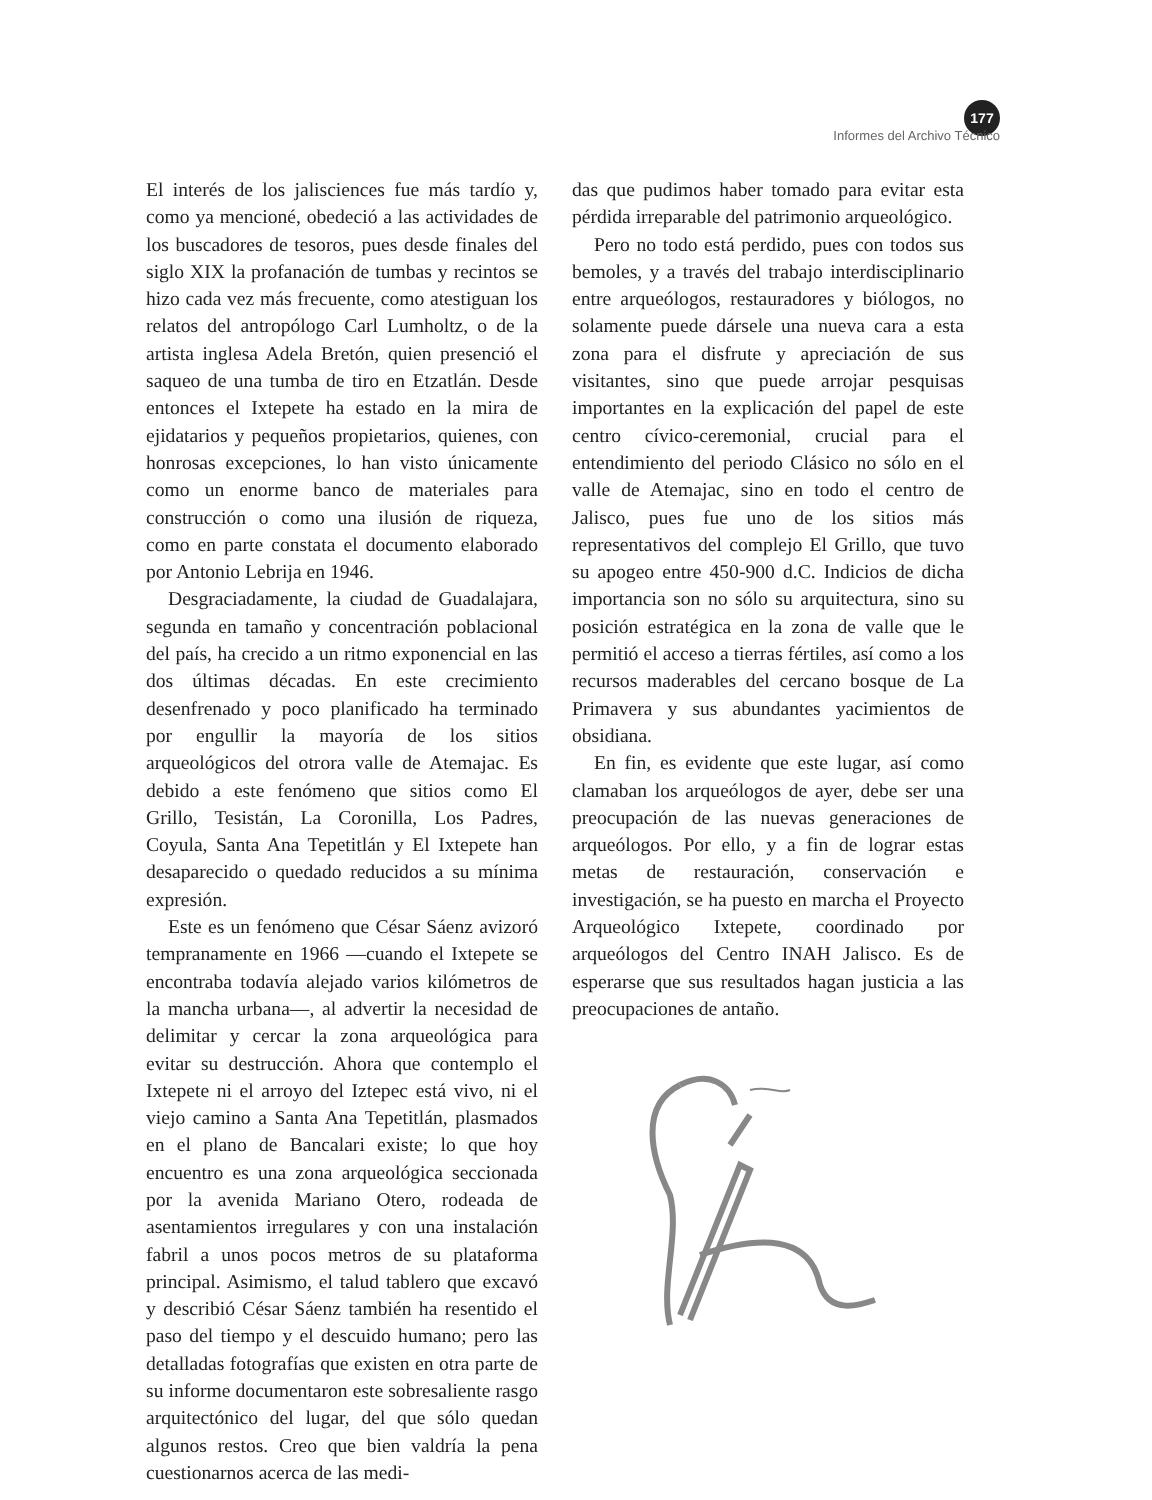177
Informes del Archivo Técnico
El interés de los jalisciences fue más tardío y, como ya mencioné, obedeció a las actividades de los buscadores de tesoros, pues desde finales del siglo XIX la profanación de tumbas y recintos se hizo cada vez más frecuente, como atestiguan los relatos del antropólogo Carl Lumholtz, o de la artista inglesa Adela Bretón, quien presenció el saqueo de una tumba de tiro en Etzatlán. Desde entonces el Ixtepete ha estado en la mira de ejidatarios y pequeños propietarios, quienes, con honrosas excepciones, lo han visto únicamente como un enorme banco de materiales para construcción o como una ilusión de riqueza, como en parte constata el documento elaborado por Antonio Lebrija en 1946.
Desgraciadamente, la ciudad de Guadalajara, segunda en tamaño y concentración poblacional del país, ha crecido a un ritmo exponencial en las dos últimas décadas. En este crecimiento desenfrenado y poco planificado ha terminado por engullir la mayoría de los sitios arqueológicos del otrora valle de Atemajac. Es debido a este fenómeno que sitios como El Grillo, Tesistán, La Coronilla, Los Padres, Coyula, Santa Ana Tepetitlán y El Ixtepete han desaparecido o quedado reducidos a su mínima expresión.
Este es un fenómeno que César Sáenz avizoró tempranamente en 1966 —cuando el Ixtepete se encontraba todavía alejado varios kilómetros de la mancha urbana—, al advertir la necesidad de delimitar y cercar la zona arqueológica para evitar su destrucción. Ahora que contemplo el Ixtepete ni el arroyo del Iztepec está vivo, ni el viejo camino a Santa Ana Tepetitlán, plasmados en el plano de Bancalari existe; lo que hoy encuentro es una zona arqueológica seccionada por la avenida Mariano Otero, rodeada de asentamientos irregulares y con una instalación fabril a unos pocos metros de su plataforma principal. Asimismo, el talud tablero que excavó y describió César Sáenz también ha resentido el paso del tiempo y el descuido humano; pero las detalladas fotografías que existen en otra parte de su informe documentaron este sobresaliente rasgo arquitectónico del lugar, del que sólo quedan algunos restos. Creo que bien valdría la pena cuestionarnos acerca de las medi-
das que pudimos haber tomado para evitar esta pérdida irreparable del patrimonio arqueológico.
Pero no todo está perdido, pues con todos sus bemoles, y a través del trabajo interdisciplinario entre arqueólogos, restauradores y biólogos, no solamente puede dársele una nueva cara a esta zona para el disfrute y apreciación de sus visitantes, sino que puede arrojar pesquisas importantes en la explicación del papel de este centro cívico-ceremonial, crucial para el entendimiento del periodo Clásico no sólo en el valle de Atemajac, sino en todo el centro de Jalisco, pues fue uno de los sitios más representativos del complejo El Grillo, que tuvo su apogeo entre 450-900 d.C. Indicios de dicha importancia son no sólo su arquitectura, sino su posición estratégica en la zona de valle que le permitió el acceso a tierras fértiles, así como a los recursos maderables del cercano bosque de La Primavera y sus abundantes yacimientos de obsidiana.
En fin, es evidente que este lugar, así como clamaban los arqueólogos de ayer, debe ser una preocupación de las nuevas generaciones de arqueólogos. Por ello, y a fin de lograr estas metas de restauración, conservación e investigación, se ha puesto en marcha el Proyecto Arqueológico Ixtepete, coordinado por arqueólogos del Centro INAH Jalisco. Es de esperarse que sus resultados hagan justicia a las preocupaciones de antaño.